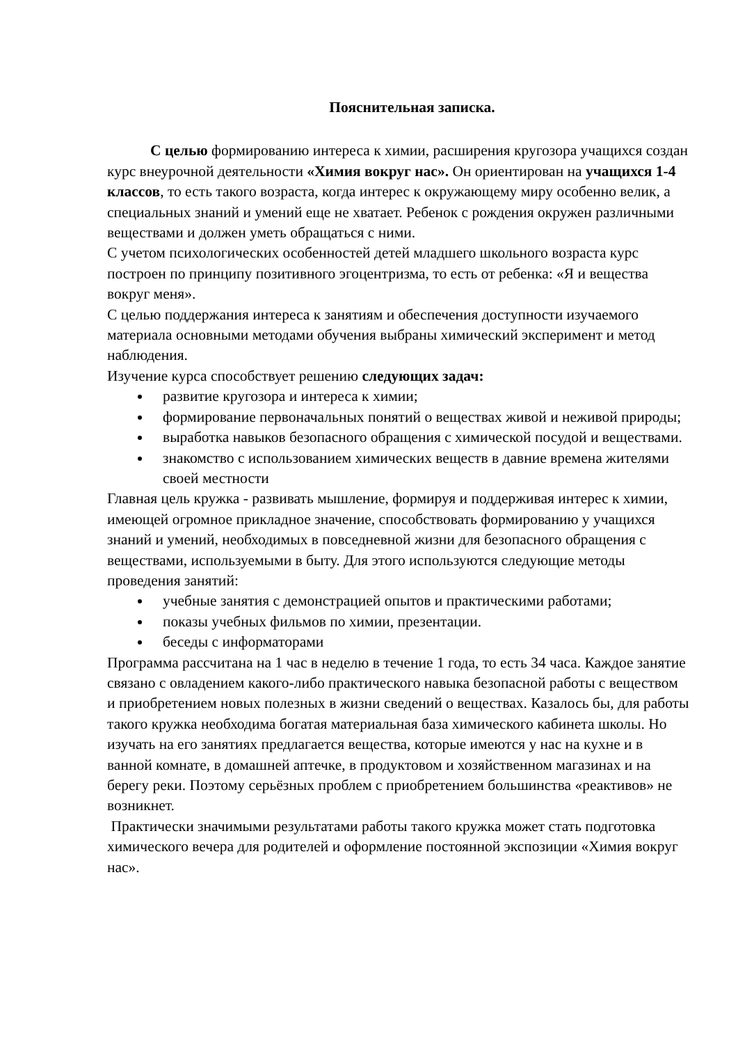Пояснительная записка.
С целью формированию интереса к химии, расширения кругозора учащихся создан курс внеурочной деятельности «Химия вокруг нас». Он ориентирован на учащихся 1-4 классов, то есть такого возраста, когда интерес к окружающему миру особенно велик, а специальных знаний и умений еще не хватает. Ребенок с рождения окружен различными веществами и должен уметь обращаться с ними.
С учетом психологических особенностей детей младшего школьного возраста курс построен по принципу позитивного эгоцентризма, то есть от ребенка: «Я и вещества вокруг меня».
С целью поддержания интереса к занятиям и обеспечения доступности изучаемого материала основными методами обучения выбраны химический эксперимент и метод наблюдения.
Изучение курса способствует решению следующих задач:
развитие кругозора и интереса к химии;
формирование первоначальных понятий о веществах живой и неживой природы;
выработка навыков безопасного обращения с химической посудой и веществами.
знакомство с использованием химических веществ в давние времена жителями своей местности
Главная цель кружка - развивать мышление, формируя и поддерживая интерес к химии, имеющей огромное прикладное значение, способствовать формированию у учащихся знаний и умений, необходимых в повседневной жизни для безопасного обращения с веществами, используемыми в быту. Для этого используются следующие методы проведения занятий:
учебные занятия с демонстрацией опытов и практическими работами;
показы учебных фильмов по химии, презентации.
беседы с информаторами
Программа рассчитана на 1 час в неделю в течение 1 года, то есть 34 часа. Каждое занятие связано с овладением какого-либо практического навыка безопасной работы с веществом и приобретением новых полезных в жизни сведений о веществах. Казалось бы, для работы такого кружка необходима богатая материальная база химического кабинета школы. Но изучать на его занятиях предлагается вещества, которые имеются у нас на кухне и в ванной комнате, в домашней аптечке, в продуктовом и хозяйственном магазинах и на берегу реки. Поэтому серьёзных проблем с приобретением большинства «реактивов» не возникнет.
Практически значимыми результатами работы такого кружка может стать подготовка химического вечера для родителей и оформление постоянной экспозиции «Химия вокруг нас».